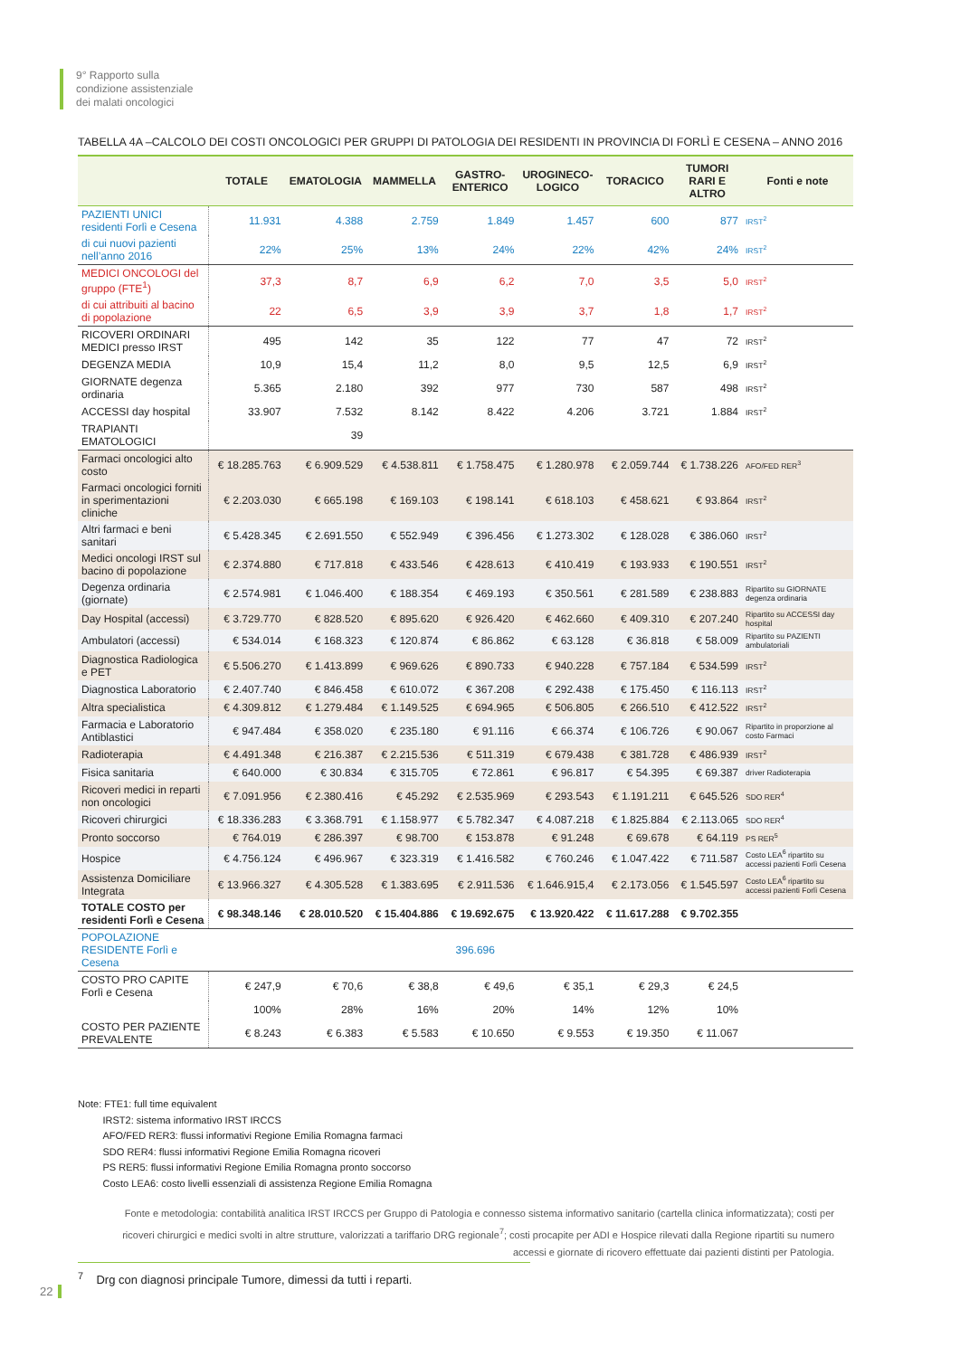9° Rapporto sulla
condizione assistenziale
dei malati oncologici
TABELLA 4A –CALCOLO DEI COSTI ONCOLOGICI PER GRUPPI DI PATOLOGIA DEI RESIDENTI IN PROVINCIA DI FORLÌ E CESENA – ANNO 2016
| | TOTALE | EMATOLOGIA | MAMMELLA | GASTRO- ENTERICO | UROGINECO- LOGICO | TORACICO | TUMORI RARI E ALTRO | Fonti e note |
| --- | --- | --- | --- | --- | --- | --- | --- | --- |
| PAZIENTI UNICI residenti Forlì e Cesena | 11.931 | 4.388 | 2.759 | 1.849 | 1.457 | 600 | 877 | IRST<sup>2</sup> |
| di cui nuovi pazienti nell’anno 2016 | 22% | 25% | 13% | 24% | 22% | 42% | 24% | IRST<sup>2</sup> |
| MEDICI ONCOLOGI del gruppo (FTE<sup>1</sup>) | 37,3 | 8,7 | 6,9 | 6,2 | 7,0 | 3,5 | 5,0 | IRST<sup>2</sup> |
| di cui attribuiti al bacino di popolazione | 22 | 6,5 | 3,9 | 3,9 | 3,7 | 1,8 | 1,7 | IRST<sup>2</sup> |
| RICOVERI ORDINARI MEDICI presso IRST | 495 | 142 | 35 | 122 | 77 | 47 | 72 | IRST<sup>2</sup> |
| DEGENZA MEDIA | 10,9 | 15,4 | 11,2 | 8,0 | 9,5 | 12,5 | 6,9 | IRST<sup>2</sup> |
| GIORNATE degenza ordinaria | 5.365 | 2.180 | 392 | 977 | 730 | 587 | 498 | IRST<sup>2</sup> |
| ACCESSI day hospital | 33.907 | 7.532 | 8.142 | 8.422 | 4.206 | 3.721 | 1.884 | IRST<sup>2</sup> |
| TRAPIANTI EMATOLOGICI | | 39 | | | | | | |
| Farmaci oncologici alto costo | € 18.285.763 | € 6.909.529 | € 4.538.811 | € 1.758.475 | € 1.280.978 | € 2.059.744 | € 1.738.226 | AFO/FED RER<sup>3</sup> |
| Farmaci oncologici forniti in sperimentazioni cliniche | € 2.203.030 | € 665.198 | € 169.103 | € 198.141 | € 618.103 | € 458.621 | € 93.864 | IRST<sup>2</sup> |
| Altri farmaci e beni sanitari | € 5.428.345 | € 2.691.550 | € 552.949 | € 396.456 | € 1.273.302 | € 128.028 | € 386.060 | IRST<sup>2</sup> |
| Medici oncologi IRST sul bacino di popolazione | € 2.374.880 | € 717.818 | € 433.546 | € 428.613 | € 410.419 | € 193.933 | € 190.551 | IRST<sup>2</sup> |
| Degenza ordinaria (giornate) | € 2.574.981 | € 1.046.400 | € 188.354 | € 469.193 | € 350.561 | € 281.589 | € 238.883 | Ripartito su GIORNATE degenza ordinaria |
| Day Hospital (accessi) | € 3.729.770 | € 828.520 | € 895.620 | € 926.420 | € 462.660 | € 409.310 | € 207.240 | Ripartito su ACCESSI day hospital |
| Ambulatori (accessi) | € 534.014 | € 168.323 | € 120.874 | € 86.862 | € 63.128 | € 36.818 | € 58.009 | Ripartito su PAZIENTI ambulatoriali |
| Diagnostica Radiologica e PET | € 5.506.270 | € 1.413.899 | € 969.626 | € 890.733 | € 940.228 | € 757.184 | € 534.599 | IRST<sup>2</sup> |
| Diagnostica Laboratorio | € 2.407.740 | € 846.458 | € 610.072 | € 367.208 | € 292.438 | € 175.450 | € 116.113 | IRST<sup>2</sup> |
| Altra specialistica | € 4.309.812 | € 1.279.484 | € 1.149.525 | € 694.965 | € 506.805 | € 266.510 | € 412.522 | IRST<sup>2</sup> |
| Farmacia e Laboratorio Antiblastici | € 947.484 | € 358.020 | € 235.180 | € 91.116 | € 66.374 | € 106.726 | € 90.067 | Ripartito in proporzione al costo Farmaci |
| Radioterapia | € 4.491.348 | € 216.387 | € 2.215.536 | € 511.319 | € 679.438 | € 381.728 | € 486.939 | IRST<sup>2</sup> |
| Fisica sanitaria | € 640.000 | € 30.834 | € 315.705 | € 72.861 | € 96.817 | € 54.395 | € 69.387 | driver Radioterapia |
| Ricoveri medici in reparti non oncologici | € 7.091.956 | € 2.380.416 | € 45.292 | € 2.535.969 | € 293.543 | € 1.191.211 | € 645.526 | SDO RER<sup>4</sup> |
| Ricoveri chirurgici | € 18.336.283 | € 3.368.791 | € 1.158.977 | € 5.782.347 | € 4.087.218 | € 1.825.884 | € 2.113.065 | SDO RER<sup>4</sup> |
| Pronto soccorso | € 764.019 | € 286.397 | € 98.700 | € 153.878 | € 91.248 | € 69.678 | € 64.119 | PS RER<sup>5</sup> |
| Hospice | € 4.756.124 | € 496.967 | € 323.319 | € 1.416.582 | € 760.246 | € 1.047.422 | € 711.587 | Costo LEA<sup>6</sup> ripartito su accessi pazienti Forlì Cesena |
| Assistenza Domiciliare Integrata | € 13.966.327 | € 4.305.528 | € 1.383.695 | € 2.911.536 | € 1.646.915,4 | € 2.173.056 | € 1.545.597 | Costo LEA<sup>6</sup> ripartito su accessi pazienti Forlì Cesena |
| TOTALE COSTO per residenti Forlì e Cesena | € 98.348.146 | € 28.010.520 | € 15.404.886 | € 19.692.675 | € 13.920.422 | € 11.617.288 | € 9.702.355 | |
| POPOLAZIONE RESIDENTE Forlì e Cesena | 396.696 | | | | | | | |
| COSTO PRO CAPITE Forlì e Cesena | € 247,9 | € 70,6 | € 38,8 | € 49,6 | € 35,1 | € 29,3 | € 24,5 | |
| | 100% | 28% | 16% | 20% | 14% | 12% | 10% | |
| COSTO PER PAZIENTE PREVALENTE | € 8.243 | € 6.383 | € 5.583 | € 10.650 | € 9.553 | € 19.350 | € 11.067 | |
Note: FTE1: full time equivalent
IRST2: sistema informativo IRST IRCCS
AFO/FED RER3: flussi informativi Regione Emilia Romagna farmaci
SDO RER4: flussi informativi Regione Emilia Romagna ricoveri
PS RER5: flussi informativi Regione Emilia Romagna pronto soccorso
Costo LEA6: costo livelli essenziali di assistenza Regione Emilia Romagna
Fonte e metodologia: contabilità analitica IRST IRCCS per Gruppo di Patologia e connesso sistema informativo sanitario (cartella clinica informatizzata); costi per ricoveri chirurgici e medici svolti in altre strutture, valorizzati a tariffario DRG regionale<sup>7</sup>; costi procapite per ADI e Hospice rilevati dalla Regione ripartiti su numero accessi e giornate di ricovero effettuate dai pazienti distinti per Patologia.
<sup>7</sup> Drg con diagnosi principale Tumore, dimessi da tutti i reparti.
22